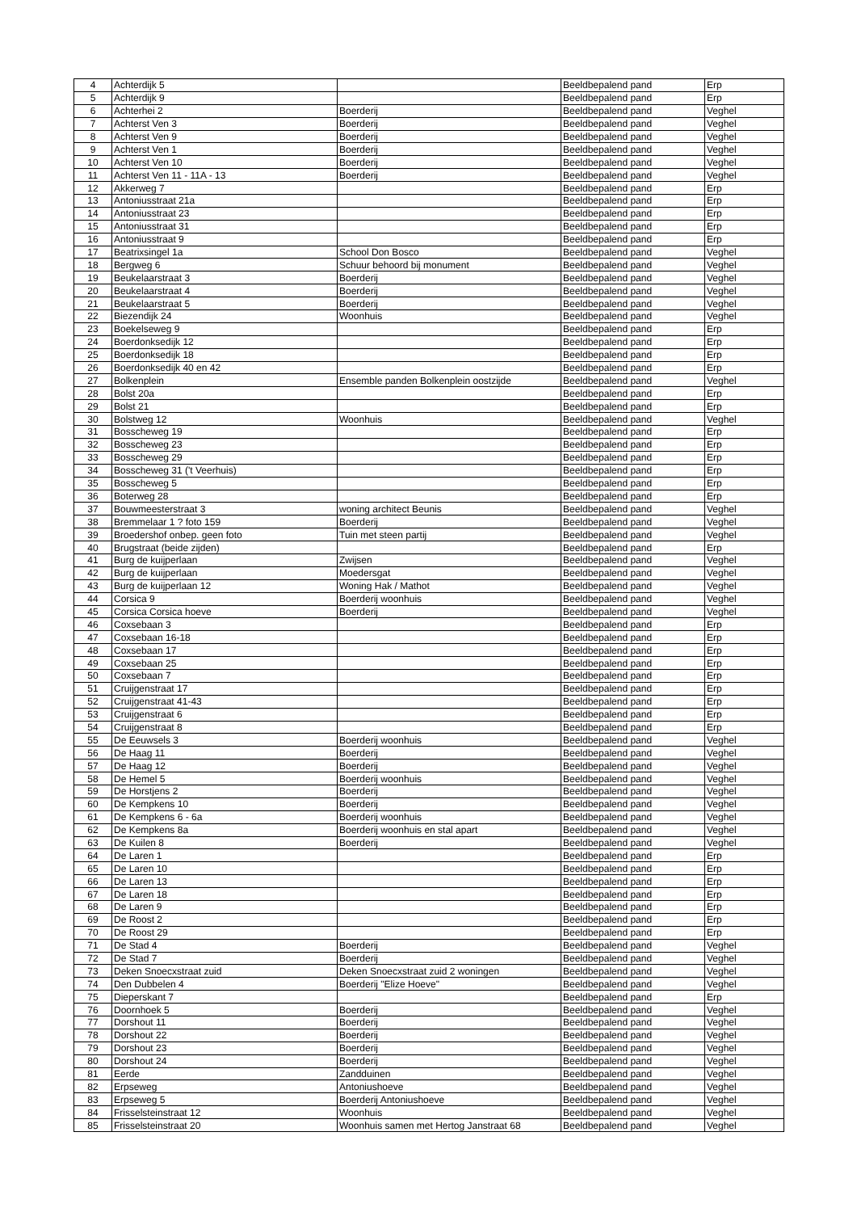| 4 | Achterdijk 5 | | Beeldbepalend pand | Erp |
| 5 | Achterdijk 9 | | Beeldbepalend pand | Erp |
| 6 | Achterhei 2 | Boerderij | Beeldbepalend pand | Veghel |
| 7 | Achterst Ven 3 | Boerderij | Beeldbepalend pand | Veghel |
| 8 | Achterst Ven 9 | Boerderij | Beeldbepalend pand | Veghel |
| 9 | Achterst Ven 1 | Boerderij | Beeldbepalend pand | Veghel |
| 10 | Achterst Ven 10 | Boerderij | Beeldbepalend pand | Veghel |
| 11 | Achterst Ven 11 - 11A - 13 | Boerderij | Beeldbepalend pand | Veghel |
| 12 | Akkerweg 7 | | Beeldbepalend pand | Erp |
| 13 | Antoniusstraat 21a | | Beeldbepalend pand | Erp |
| 14 | Antoniusstraat 23 | | Beeldbepalend pand | Erp |
| 15 | Antoniusstraat 31 | | Beeldbepalend pand | Erp |
| 16 | Antoniusstraat 9 | | Beeldbepalend pand | Erp |
| 17 | Beatrixsingel 1a | School Don Bosco | Beeldbepalend pand | Veghel |
| 18 | Bergweg 6 | Schuur behoord bij monument | Beeldbepalend pand | Veghel |
| 19 | Beukelaarstraat 3 | Boerderij | Beeldbepalend pand | Veghel |
| 20 | Beukelaarstraat 4 | Boerderij | Beeldbepalend pand | Veghel |
| 21 | Beukelaarstraat 5 | Boerderij | Beeldbepalend pand | Veghel |
| 22 | Biezendijk 24 | Woonhuis | Beeldbepalend pand | Veghel |
| 23 | Boekelseweg 9 | | Beeldbepalend pand | Erp |
| 24 | Boerdonksedijk 12 | | Beeldbepalend pand | Erp |
| 25 | Boerdonksedijk 18 | | Beeldbepalend pand | Erp |
| 26 | Boerdonksedijk 40 en 42 | | Beeldbepalend pand | Erp |
| 27 | Bolkenplein | Ensemble panden Bolkenplein oostzijde | Beeldbepalend pand | Veghel |
| 28 | Bolst 20a | | Beeldbepalend pand | Erp |
| 29 | Bolst 21 | | Beeldbepalend pand | Erp |
| 30 | Bolstweg 12 | Woonhuis | Beeldbepalend pand | Veghel |
| 31 | Bosscheweg 19 | | Beeldbepalend pand | Erp |
| 32 | Bosscheweg 23 | | Beeldbepalend pand | Erp |
| 33 | Bosscheweg 29 | | Beeldbepalend pand | Erp |
| 34 | Bosscheweg 31 ('t Veerhuis) | | Beeldbepalend pand | Erp |
| 35 | Bosscheweg 5 | | Beeldbepalend pand | Erp |
| 36 | Boterweg 28 | | Beeldbepalend pand | Erp |
| 37 | Bouwmeesterstraat 3 | woning architect Beunis | Beeldbepalend pand | Veghel |
| 38 | Bremmelaar 1 ? foto 159 | Boerderij | Beeldbepalend pand | Veghel |
| 39 | Broedershof onbep. geen foto | Tuin met steen partij | Beeldbepalend pand | Veghel |
| 40 | Brugstraat (beide zijden) | | Beeldbepalend pand | Erp |
| 41 | Burg de kuijperlaan | Zwijsen | Beeldbepalend pand | Veghel |
| 42 | Burg de kuijperlaan | Moedersgat | Beeldbepalend pand | Veghel |
| 43 | Burg de kuijperlaan 12 | Woning Hak / Mathot | Beeldbepalend pand | Veghel |
| 44 | Corsica 9 | Boerderij woonhuis | Beeldbepalend pand | Veghel |
| 45 | Corsica Corsica hoeve | Boerderij | Beeldbepalend pand | Veghel |
| 46 | Coxsebaan 3 | | Beeldbepalend pand | Erp |
| 47 | Coxsebaan 16-18 | | Beeldbepalend pand | Erp |
| 48 | Coxsebaan 17 | | Beeldbepalend pand | Erp |
| 49 | Coxsebaan 25 | | Beeldbepalend pand | Erp |
| 50 | Coxsebaan 7 | | Beeldbepalend pand | Erp |
| 51 | Cruijgenstraat 17 | | Beeldbepalend pand | Erp |
| 52 | Cruijgenstraat 41-43 | | Beeldbepalend pand | Erp |
| 53 | Cruijgenstraat 6 | | Beeldbepalend pand | Erp |
| 54 | Cruijgenstraat 8 | | Beeldbepalend pand | Erp |
| 55 | De Eeuwsels 3 | Boerderij woonhuis | Beeldbepalend pand | Veghel |
| 56 | De Haag 11 | Boerderij | Beeldbepalend pand | Veghel |
| 57 | De Haag 12 | Boerderij | Beeldbepalend pand | Veghel |
| 58 | De Hemel 5 | Boerderij woonhuis | Beeldbepalend pand | Veghel |
| 59 | De Horstjens 2 | Boerderij | Beeldbepalend pand | Veghel |
| 60 | De Kempkens 10 | Boerderij | Beeldbepalend pand | Veghel |
| 61 | De Kempkens 6 - 6a | Boerderij woonhuis | Beeldbepalend pand | Veghel |
| 62 | De Kempkens 8a | Boerderij woonhuis en stal apart | Beeldbepalend pand | Veghel |
| 63 | De Kuilen 8 | Boerderij | Beeldbepalend pand | Veghel |
| 64 | De Laren 1 | | Beeldbepalend pand | Erp |
| 65 | De Laren 10 | | Beeldbepalend pand | Erp |
| 66 | De Laren 13 | | Beeldbepalend pand | Erp |
| 67 | De Laren 18 | | Beeldbepalend pand | Erp |
| 68 | De Laren 9 | | Beeldbepalend pand | Erp |
| 69 | De Roost 2 | | Beeldbepalend pand | Erp |
| 70 | De Roost 29 | | Beeldbepalend pand | Erp |
| 71 | De Stad 4 | Boerderij | Beeldbepalend pand | Veghel |
| 72 | De Stad 7 | Boerderij | Beeldbepalend pand | Veghel |
| 73 | Deken Snoecxstraat zuid | Deken Snoecxstraat zuid 2 woningen | Beeldbepalend pand | Veghel |
| 74 | Den Dubbelen 4 | Boerderij "Elize Hoeve" | Beeldbepalend pand | Veghel |
| 75 | Dieperskant 7 | | Beeldbepalend pand | Erp |
| 76 | Doornhoek 5 | Boerderij | Beeldbepalend pand | Veghel |
| 77 | Dorshout 11 | Boerderij | Beeldbepalend pand | Veghel |
| 78 | Dorshout 22 | Boerderij | Beeldbepalend pand | Veghel |
| 79 | Dorshout 23 | Boerderij | Beeldbepalend pand | Veghel |
| 80 | Dorshout 24 | Boerderij | Beeldbepalend pand | Veghel |
| 81 | Eerde | Zandduinen | Beeldbepalend pand | Veghel |
| 82 | Erpseweg | Antoniushoeve | Beeldbepalend pand | Veghel |
| 83 | Erpseweg 5 | Boerderij Antoniushoeve | Beeldbepalend pand | Veghel |
| 84 | Frisselsteinstraat 12 | Woonhuis | Beeldbepalend pand | Veghel |
| 85 | Frisselsteinstraat 20 | Woonhuis samen met Hertog Janstraat 68 | Beeldbepalend pand | Veghel |